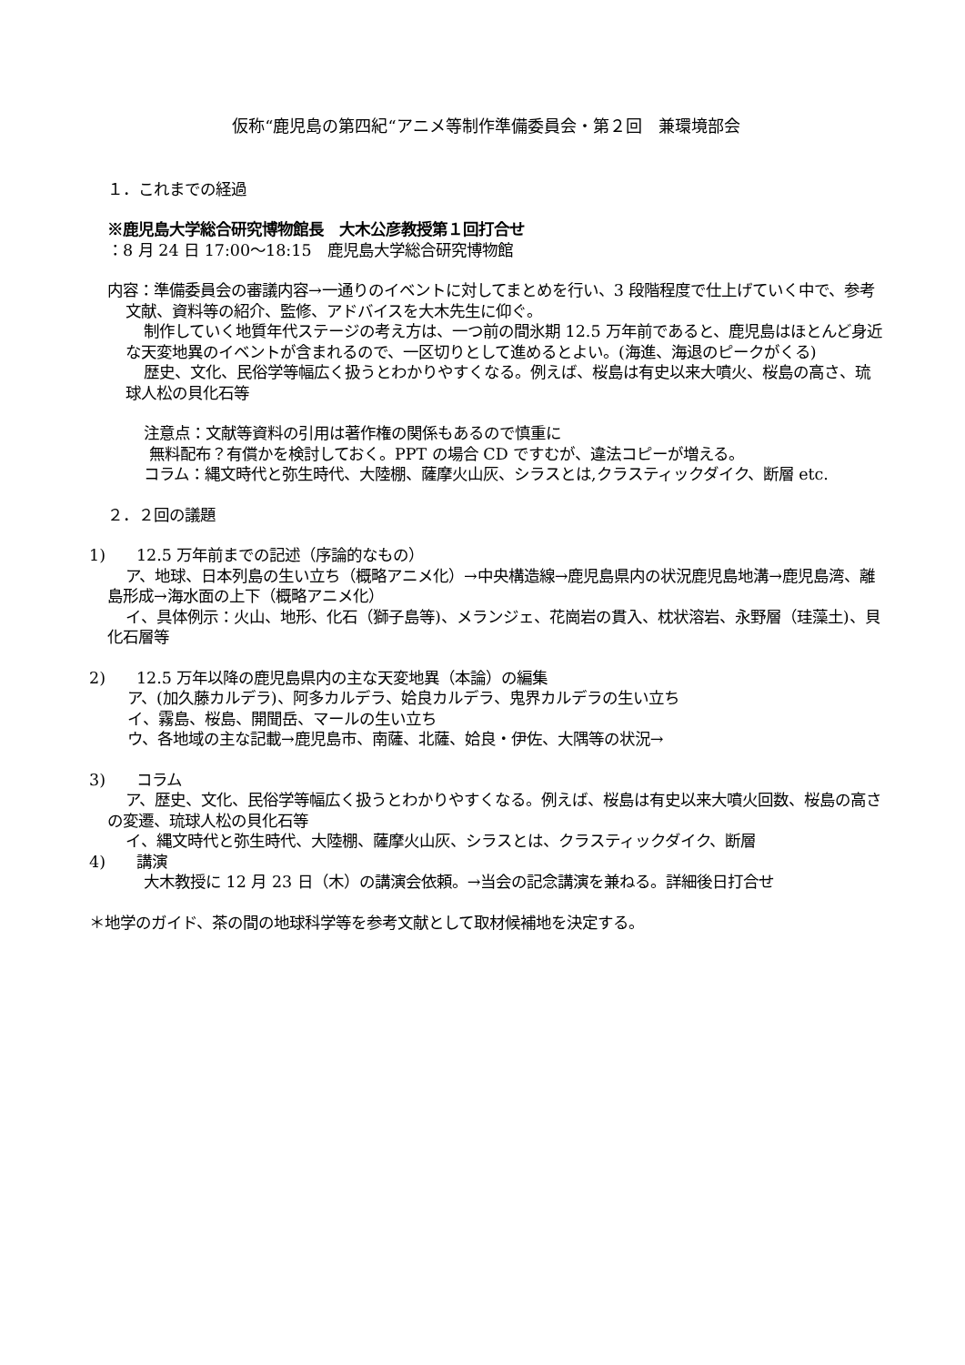仮称“鹿児島の第四紀“アニメ等制作準備委員会・第２回　兼環境部会
１．これまでの経過
※鹿児島大学総合研究博物館長　大木公彦教授第１回打合せ
：8 月 24 日 17:00～18:15　鹿児島大学総合研究博物館
内容：準備委員会の審議内容→一通りのイベントに対してまとめを行い、3 段階程度で仕上げていく中で、参考文献、資料等の紹介、監修、アドバイスを大木先生に仰ぐ。
制作していく地質年代ステージの考え方は、一つ前の間氷期 12.5 万年前であると、鹿児島はほとんど身近な天変地異のイベントが含まれるので、一区切りとして進めるとよい。(海進、海退のピークがくる)
歴史、文化、民俗学等幅広く扱うとわかりやすくなる。例えば、桜島は有史以来大噴火、桜島の高さ、琉球人松の貝化石等
注意点：文献等資料の引用は著作権の関係もあるので慎重に
無料配布？有償かを検討しておく。PPT の場合 CD ですむが、違法コピーが増える。
コラム：縄文時代と弥生時代、大陸棚、薩摩火山灰、シラスとは,クラスティックダイク、断層 etc.
２．２回の議題
1)　　12.5 万年前までの記述（序論的なもの）
ア、地球、日本列島の生い立ち（概略アニメ化）→中央構造線→鹿児島県内の状況鹿児島地溝→鹿児島湾、離島形成→海水面の上下（概略アニメ化）
イ、具体例示：火山、地形、化石（獅子島等)、メランジェ、花崗岩の貫入、枕状溶岩、永野層（珪藻土)、貝化石層等
2)　　12.5 万年以降の鹿児島県内の主な天変地異（本論）の編集
ア、(加久藤カルデラ)、阿多カルデラ、姶良カルデラ、鬼界カルデラの生い立ち
イ、霧島、桜島、開聞岳、マールの生い立ち
ウ、各地域の主な記載→鹿児島市、南薩、北薩、姶良・伊佐、大隅等の状況→
3)　　コラム
ア、歴史、文化、民俗学等幅広く扱うとわかりやすくなる。例えば、桜島は有史以来大噴火回数、桜島の高さの変遷、琉球人松の貝化石等
イ、縄文時代と弥生時代、大陸棚、薩摩火山灰、シラスとは、クラスティックダイク、断層
4)　　講演
大木教授に 12 月 23 日（木）の講演会依頼。→当会の記念講演を兼ねる。詳細後日打合せ
＊地学のガイド、茶の間の地球科学等を参考文献として取材候補地を決定する。